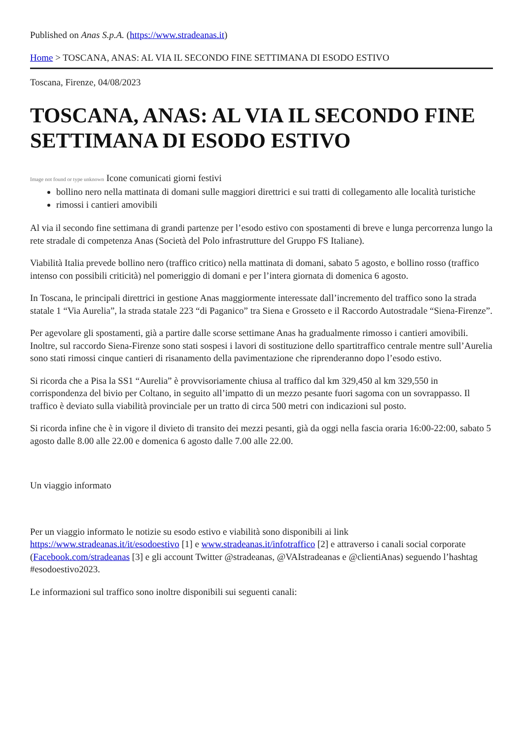Published on Anas S.p.A. (https://www.stradeanas.it)
Home > TOSCANA, ANAS: AL VIA IL SECONDO FINE SETTIMANA DI ESODO ESTIVO
Toscana, Firenze, 04/08/2023
TOSCANA, ANAS: AL VIA IL SECONDO FINE SETTIMANA DI ESODO ESTIVO
Image not found or type unknown Icone comunicati giorni festivi
bollino nero nella mattinata di domani sulle maggiori direttrici e sui tratti di collegamento alle località turistiche
rimossi i cantieri amovibili
Al via il secondo fine settimana di grandi partenze per l’esodo estivo con spostamenti di breve e lunga percorrenza lungo la rete stradale di competenza Anas (Società del Polo infrastrutture del Gruppo FS Italiane).
Viabilità Italia prevede bollino nero (traffico critico) nella mattinata di domani, sabato 5 agosto, e bollino rosso (traffico intenso con possibili criticità) nel pomeriggio di domani e per l’intera giornata di domenica 6 agosto.
In Toscana, le principali direttrici in gestione Anas maggiormente interessate dall’incremento del traffico sono la strada statale 1 “Via Aurelia”, la strada statale 223 “di Paganico” tra Siena e Grosseto e il Raccordo Autostradale “Siena-Firenze”.
Per agevolare gli spostamenti, già a partire dalle scorse settimane Anas ha gradualmente rimosso i cantieri amovibili. Inoltre, sul raccordo Siena-Firenze sono stati sospesi i lavori di sostituzione dello spartitraffico centrale mentre sull’Aurelia sono stati rimossi cinque cantieri di risanamento della pavimentazione che riprenderanno dopo l’esodo estivo.
Si ricorda che a Pisa la SS1 “Aurelia” è provvisoriamente chiusa al traffico dal km 329,450 al km 329,550 in corrispondenza del bivio per Coltano, in seguito all’impatto di un mezzo pesante fuori sagoma con un sovrappasso. Il traffico è deviato sulla viabilità provinciale per un tratto di circa 500 metri con indicazioni sul posto.
Si ricorda infine che è in vigore il divieto di transito dei mezzi pesanti, già da oggi nella fascia oraria 16:00-22:00, sabato 5 agosto dalle 8.00 alle 22.00 e domenica 6 agosto dalle 7.00 alle 22.00.
Un viaggio informato
Per un viaggio informato le notizie su esodo estivo e viabilità sono disponibili ai link https://www.stradeanas.it/it/esodoestivo [1] e www.stradeanas.it/infotraffico [2] e attraverso i canali social corporate (Facebook.com/stradeanas [3] e gli account Twitter @stradeanas, @VAIstradeanas e @clientiAnas) seguendo l’hashtag #esodoestivo2023.
Le informazioni sul traffico sono inoltre disponibili sui seguenti canali: